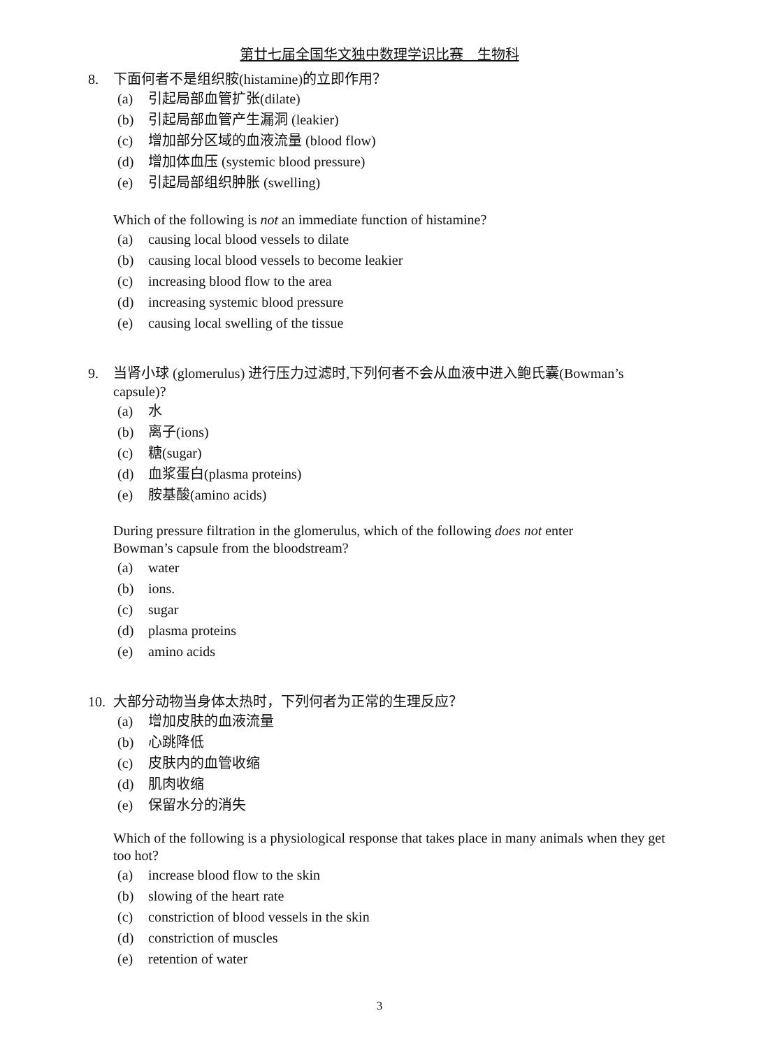第廿七届全国华文独中数理学识比赛 生物科
8. 下面何者不是组织胺(histamine)的立即作用？
(a) 引起局部血管扩张(dilate)
(b) 引起局部血管产生漏洞 (leakier)
(c) 增加部分区域的血液流量 (blood flow)
(d) 增加体血压 (systemic blood pressure)
(e) 引起局部组织肿胀 (swelling)
Which of the following is not an immediate function of histamine?
(a) causing local blood vessels to dilate
(b) causing local blood vessels to become leakier
(c) increasing blood flow to the area
(d) increasing systemic blood pressure
(e) causing local swelling of the tissue
9. 当肾小球 (glomerulus) 进行压力过滤时,下列何者不会从血液中进入鲍氏囊(Bowman’s capsule)?
(a) 水
(b) 离子(ions)
(c) 糖(sugar)
(d) 血浆蛋白(plasma proteins)
(e) 胺基酸(amino acids)
During pressure filtration in the glomerulus, which of the following does not enter
Bowman’s capsule from the bloodstream?
(a) water
(b) ions.
(c) sugar
(d) plasma proteins
(e) amino acids
10. 大部分动物当身体太热时，下列何者为正常的生理反应？
(a) 增加皮肤的血液流量
(b) 心跳降低
(c) 皮肤内的血管收缩
(d) 肌肉收缩
(e) 保留水分的消失
Which of the following is a physiological response that takes place in many animals when they get too hot?
(a) increase blood flow to the skin
(b) slowing of the heart rate
(c) constriction of blood vessels in the skin
(d) constriction of muscles
(e) retention of water
3